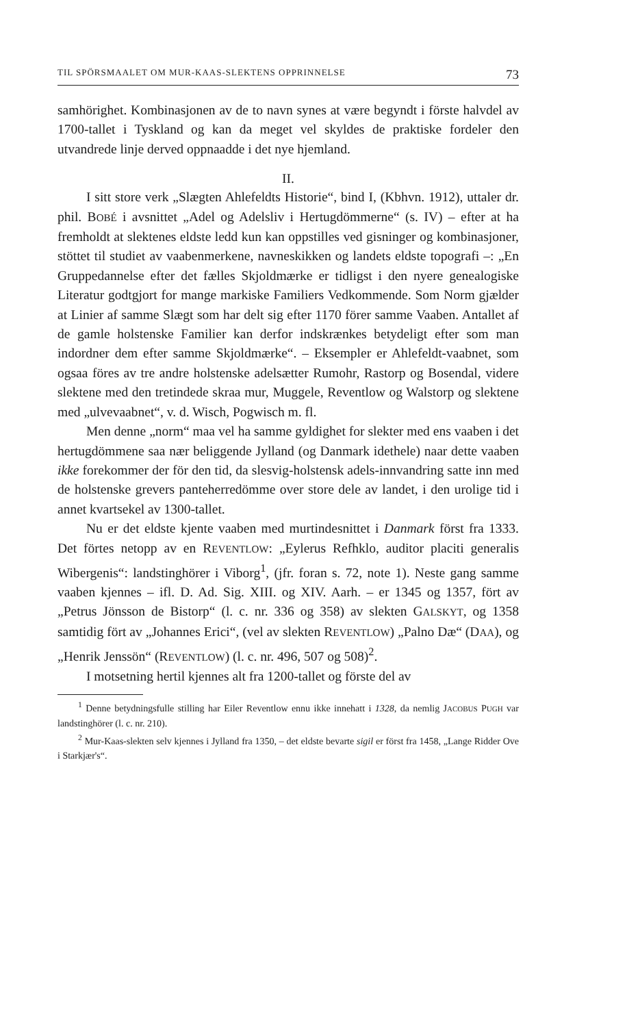TIL SPÖRSMAALET OM MUR-KAAS-SLEKTENS OPPRINNELSE 73
samhörighet. Kombinasjonen av de to navn synes at være begyndt i förste halvdel av 1700-tallet i Tyskland og kan da meget vel skyldes de praktiske fordeler den utvandrede linje derved oppnaadde i det nye hjemland.
II.
I sitt store verk „Slægten Ahlefeldts Historie“, bind I, (Kbhvn. 1912), uttaler dr. phil. BOBÉ i avsnittet „Adel og Adelsliv i Hertugdömmerne“ (s. IV) – efter at ha fremholdt at slektenes eldste ledd kun kan oppstilles ved gisninger og kombinasjoner, stöttet til studiet av vaabenmerkene, navneskikken og landets eldste topografi –: „En Gruppedannelse efter det fælles Skjoldmærke er tidligst i den nyere genealogiske Literatur godtgjort for mange markiske Familiers Vedkommende. Som Norm gjælder at Linier af samme Slægt som har delt sig efter 1170 förer samme Vaaben. Antallet af de gamle holstenske Familier kan derfor indskrænkes betydeligt efter som man indordner dem efter samme Skjoldmærke“. – Eksempler er Ahlefeldt-vaabnet, som ogsaa föres av tre andre holstenske adelsætter Rumohr, Rastorp og Bosendal, videre slektene med den tretindede skraa mur, Muggele, Reventlow og Walstorp og slektene med „ulvevaabnet“, v. d. Wisch, Pogwisch m. fl.
Men denne „norm“ maa vel ha samme gyldighet for slekter med ens vaaben i det hertugdömmene saa nær beliggende Jylland (og Danmark idethele) naar dette vaaben ikke forekommer der för den tid, da slesvig-holstensk adels-innvandring satte inn med de holstenske grevers panteherredömme over store dele av landet, i den urolige tid i annet kvartsekel av 1300-tallet.
Nu er det eldste kjente vaaben med murtindesnittet i Danmark först fra 1333. Det förtes netopp av en REVENTLOW: „Eylerus Refhklo, auditor placiti generalis Wibergenis“: landstinghörer i Viborg<sup>1</sup>, (jfr. foran s. 72, note 1). Neste gang samme vaaben kjennes – ifl. D. Ad. Sig. XIII. og XIV. Aarh. – er 1345 og 1357, fört av „Petrus Jönsson de Bistorp“ (l. c. nr. 336 og 358) av slekten GALSKYT, og 1358 samtidig fört av „Johannes Erici“, (vel av slekten REVENTLOW) „Palno Dæ“ (DAA), og „Henrik Jenssön“ (REVENTLOW) (l. c. nr. 496, 507 og 508)<sup>2</sup>.
I motsetning hertil kjennes alt fra 1200-tallet og förste del av
<sup>1</sup> Denne betydningsfulle stilling har Eiler Reventlow ennu ikke innehatt i 1328, da nemlig JACOBUS PUGH var landstinghörer (l. c. nr. 210).
<sup>2</sup> Mur-Kaas-slekten selv kjennes i Jylland fra 1350, – det eldste bevarte sigil er först fra 1458, „Lange Ridder Ove i Starkjær's“.